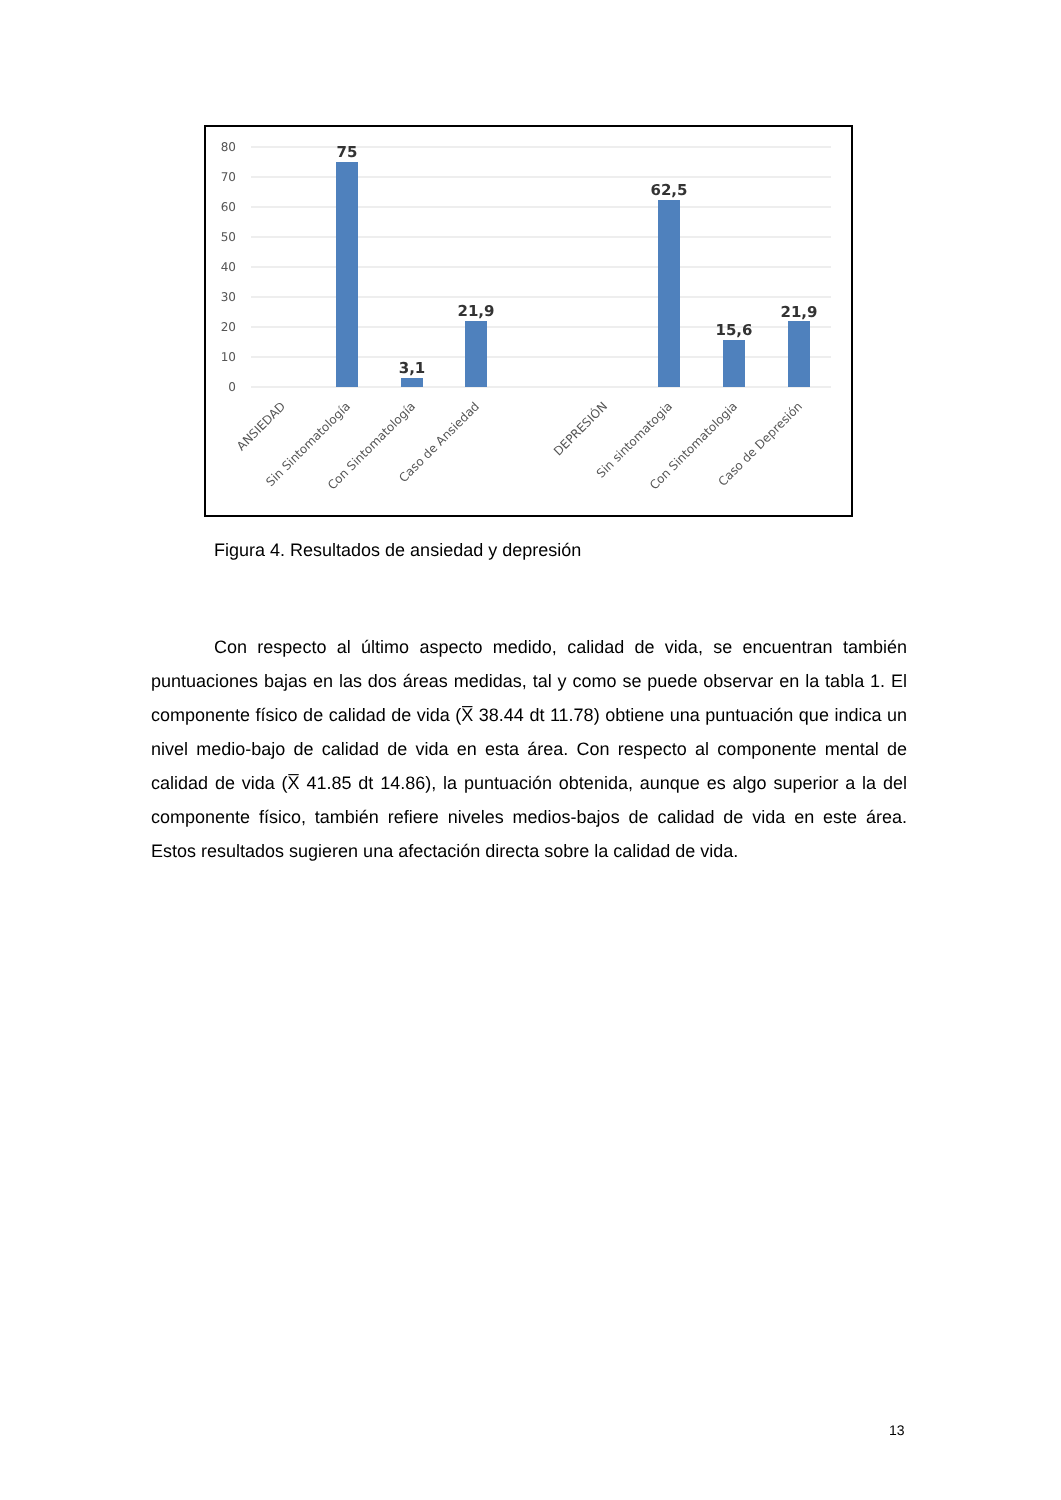80
70
60
50
40
30
20
10
0
75
3,1
21,9
62,5
15,6
21,9
ANSIEDAD
Sin Sintomatología
Con Sintomatología
Caso de Ansiedad
DEPRESIÓN
Sin sintomatogia
Con Sintomatologia
Caso de Depresión
Figura 4. Resultados de ansiedad y depresión
Con respecto al último aspecto medido, calidad de vida, se encuentran también puntuaciones bajas en las dos áreas medidas, tal y como se puede observar en la tabla 1. El componente físico de calidad de vida (X̅ 38.44 dt 11.78) obtiene una puntuación que indica un nivel medio-bajo de calidad de vida en esta área. Con respecto al componente mental de calidad de vida (X̅ 41.85 dt 14.86), la puntuación obtenida, aunque es algo superior a la del componente físico, también refiere niveles medios-bajos de calidad de vida en este área. Estos resultados sugieren una afectación directa sobre la calidad de vida.
13